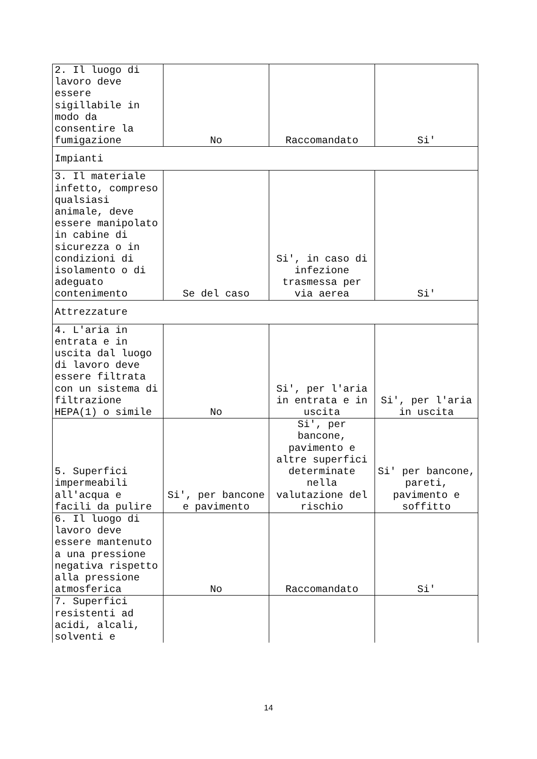| 2. Il luogo di lavoro deve essere sigillabile in modo da consentire la fumigazione | No | Raccomandato | Si' |
| Impianti | | | |
| 3. Il materiale infetto, compreso qualsiasi animale, deve essere manipolato in cabine di sicurezza o in condizioni di isolamento o di adeguato contenimento | Se del caso | Si', in caso di infezione trasmessa per via aerea | Si' |
| Attrezzature | | | |
| 4. L'aria in entrata e in uscita dal luogo di lavoro deve essere filtrata con un sistema di filtrazione HEPA(1) o simile | No | Si', per l'aria in entrata e in uscita | Si', per l'aria in uscita |
| 5. Superfici impermeabili all'acqua e facili da pulire | Si', per bancone e pavimento | Si', per bancone, pavimento e altre superfici determinate nella valutazione del rischio | Si' per bancone, pareti, pavimento e soffitto |
| 6. Il luogo di lavoro deve essere mantenuto a una pressione negativa rispetto alla pressione atmosferica | No | Raccomandato | Si' |
| 7. Superfici resistenti ad acidi, alcali, solventi e | | | |
14